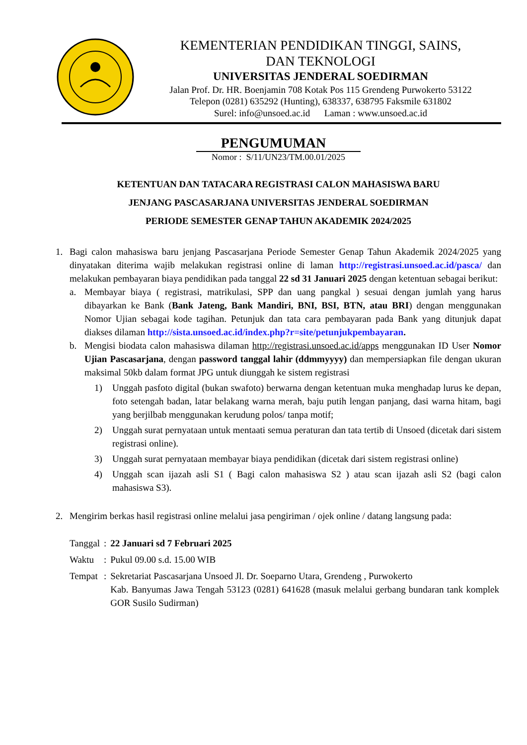KEMENTERIAN PENDIDIKAN TINGGI, SAINS,
DAN TEKNOLOGI
UNIVERSITAS JENDERAL SOEDIRMAN
Jalan Prof. Dr. HR. Boenjamin 708 Kotak Pos 115 Grendeng Purwokerto 53122
Telepon (0281) 635292 (Hunting), 638337, 638795 Faksmile 631802
Surel: info@unsoed.ac.id Laman : www.unsoed.ac.id
PENGUMUMAN
Nomor : S/11/UN23/TM.00.01/2025
KETENTUAN DAN TATACARA REGISTRASI CALON MAHASISWA BARU
JENJANG PASCASARJANA UNIVERSITAS JENDERAL SOEDIRMAN
PERIODE SEMESTER GENAP TAHUN AKADEMIK 2024/2025
1. Bagi calon mahasiswa baru jenjang Pascasarjana Periode Semester Genap Tahun Akademik 2024/2025 yang dinyatakan diterima wajib melakukan registrasi online di laman http://registrasi.unsoed.ac.id/pasca/ dan melakukan pembayaran biaya pendidikan pada tanggal 22 sd 31 Januari 2025 dengan ketentuan sebagai berikut:
a. Membayar biaya ( registrasi, matrikulasi, SPP dan uang pangkal ) sesuai dengan jumlah yang harus dibayarkan ke Bank (Bank Jateng, Bank Mandiri, BNI, BSI, BTN, atau BRI) dengan menggunakan Nomor Ujian sebagai kode tagihan. Petunjuk dan tata cara pembayaran pada Bank yang ditunjuk dapat diakses dilaman http://sista.unsoed.ac.id/index.php?r=site/petunjukpembayaran.
b. Mengisi biodata calon mahasiswa dilaman http://registrasi.unsoed.ac.id/apps menggunakan ID User Nomor Ujian Pascasarjana, dengan password tanggal lahir (ddmmyyyy) dan mempersiapkan file dengan ukuran maksimal 50kb dalam format JPG untuk diunggah ke sistem registrasi
1) Unggah pasfoto digital (bukan swafoto) berwarna dengan ketentuan muka menghadap lurus ke depan, foto setengah badan, latar belakang warna merah, baju putih lengan panjang, dasi warna hitam, bagi yang berjilbab menggunakan kerudung polos/ tanpa motif;
2) Unggah surat pernyataan untuk mentaati semua peraturan dan tata tertib di Unsoed (dicetak dari sistem registrasi online).
3) Unggah surat pernyataan membayar biaya pendidikan (dicetak dari sistem registrasi online)
4) Unggah scan ijazah asli S1 ( Bagi calon mahasiswa S2 ) atau scan ijazah asli S2 (bagi calon mahasiswa S3).
2. Mengirim berkas hasil registrasi online melalui jasa pengiriman / ojek online / datang langsung pada:
| Tanggal | : | 22 Januari sd 7 Februari 2025 |
| Waktu | : | Pukul 09.00 s.d. 15.00 WIB |
| Tempat | : | Sekretariat Pascasarjana Unsoed Jl. Dr. Soeparno Utara, Grendeng , Purwokerto Kab. Banyumas Jawa Tengah 53123 (0281) 641628 (masuk melalui gerbang bundaran tank komplek GOR Susilo Sudirman) |